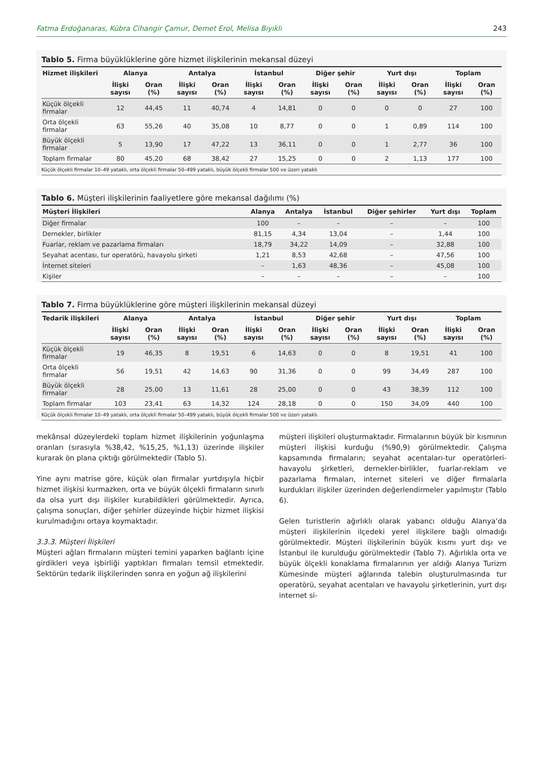Fatma Erdoğanaras, Kübra Cihangir Çamur, Demet Erol, Melisa Bıyıklı 243
Tablo 5. Firma büyüklüklerine göre hizmet ilişkilerinin mekansal düzeyi
| Hizmet ilişkileri | Alanya | | Antalya | | İstanbul | | Diğer şehir | | Yurt dışı | | Toplam | |
| --- | --- | --- | --- | --- | --- | --- | --- | --- | --- | --- | --- | --- |
| | İlişki sayısı | Oran (%) | İlişki sayısı | Oran (%) | İlişki sayısı | Oran (%) | İlişki sayısı | Oran (%) | İlişki sayısı | Oran (%) | İlişki sayısı | Oran (%) |
| Küçük ölçekli firmalar | 12 | 44,45 | 11 | 40,74 | 4 | 14,81 | 0 | 0 | 0 | 0 | 27 | 100 |
| Orta ölçekli firmalar | 63 | 55,26 | 40 | 35,08 | 10 | 8,77 | 0 | 0 | 1 | 0,89 | 114 | 100 |
| Büyük ölçekli firmalar | 5 | 13,90 | 17 | 47,22 | 13 | 36,11 | 0 | 0 | 1 | 2,77 | 36 | 100 |
| Toplam firmalar | 80 | 45,20 | 68 | 38,42 | 27 | 15,25 | 0 | 0 | 2 | 1,13 | 177 | 100 |
Küçük ölçekli firmalar 10–49 yataklı, orta ölçekli firmalar 50–499 yataklı, büyük ölçekli firmalar 500 ve üzeri yataklı
Tablo 6. Müşteri ilişkilerinin faaliyetlere göre mekansal dağılımı (%)
| Müşteri İlişkileri | Alanya | Antalya | İstanbul | Diğer şehirler | Yurt dışı | Toplam |
| --- | --- | --- | --- | --- | --- | --- |
| Diğer firmalar | 100 | – | – | – | – | 100 |
| Dernekler, birlikler | 81,15 | 4,34 | 13,04 | – | 1,44 | 100 |
| Fuarlar, reklam ve pazarlama firmaları | 18,79 | 34,22 | 14,09 | – | 32,88 | 100 |
| Seyahat acentası, tur operatörü, havayolu şirketi | 1,21 | 8,53 | 42,68 | – | 47,56 | 100 |
| İnternet siteleri | – | 1,63 | 48,36 | – | 45,08 | 100 |
| Kişiler | – | – | – | – | – | 100 |
Tablo 7. Firma büyüklüklerine göre müşteri ilişkilerinin mekansal düzeyi
| Tedarik ilişkileri | Alanya | | Antalya | | İstanbul | | Diğer şehir | | Yurt dışı | | Toplam | |
| --- | --- | --- | --- | --- | --- | --- | --- | --- | --- | --- | --- | --- |
| | İlişki sayısı | Oran (%) | İlişki sayısı | Oran (%) | İlişki sayısı | Oran (%) | İlişki sayısı | Oran (%) | İlişki sayısı | Oran (%) | İlişki sayısı | Oran (%) |
| Küçük ölçekli firmalar | 19 | 46,35 | 8 | 19,51 | 6 | 14,63 | 0 | 0 | 8 | 19,51 | 41 | 100 |
| Orta ölçekli firmalar | 56 | 19,51 | 42 | 14,63 | 90 | 31,36 | 0 | 0 | 99 | 34,49 | 287 | 100 |
| Büyük ölçekli firmalar | 28 | 25,00 | 13 | 11,61 | 28 | 25,00 | 0 | 0 | 43 | 38,39 | 112 | 100 |
| Toplam firmalar | 103 | 23,41 | 63 | 14,32 | 124 | 28,18 | 0 | 0 | 150 | 34,09 | 440 | 100 |
Küçük ölçekli firmalar 10–49 yataklı, orta ölçekli firmalar 50–499 yataklı, büyük ölçekli firmalar 500 ve üzeri yataklı.
mekânsal düzeylerdeki toplam hizmet ilişkilerinin yoğunlaşma oranları (sırasıyla %38,42, %15,25, %1,13) üzerinde ilişkiler kurarak ön plana çıktığı görülmektedir (Tablo 5).
Yine aynı matrise göre, küçük olan firmalar yurtdışıyla hiçbir hizmet ilişkisi kurmazken, orta ve büyük ölçekli firmaların sınırlı da olsa yurt dışı ilişkiler kurabildikleri görülmektedir. Ayrıca, çalışma sonuçları, diğer şehirler düzeyinde hiçbir hizmet ilişkisi kurulmadığını ortaya koymaktadır.
3.3.3. Müşteri İlişkileri
Müşteri ağları firmaların müşteri temini yaparken bağlantı içine girdikleri veya işbirliği yaptıkları firmaları temsil etmektedir. Sektörün tedarik ilişkilerinden sonra en yoğun ağ ilişkilerini
müşteri ilişkileri oluşturmaktadır. Firmalarının büyük bir kısmının müşteri ilişkisi kurduğu (%90,9) görülmektedir. Çalışma kapsamında firmaların; seyahat acentaları-tur operatörleri-havayolu şirketleri, dernekler-birlikler, fuarlar-reklam ve pazarlama firmaları, internet siteleri ve diğer firmalarla kurdukları ilişkiler üzerinden değerlendirmeler yapılmıştır (Tablo 6).
Gelen turistlerin ağırlıklı olarak yabancı olduğu Alanya’da müşteri ilişkilerinin ilçedeki yerel ilişkilere bağlı olmadığı görülmektedir. Müşteri ilişkilerinin büyük kısmı yurt dışı ve İstanbul ile kurulduğu görülmektedir (Tablo 7). Ağırlıkla orta ve büyük ölçekli konaklama firmalarının yer aldığı Alanya Turizm Kümesinde müşteri ağlarında talebin oluşturulmasında tur operatörü, seyahat acentaları ve havayolu şirketlerinin, yurt dışı internet si-